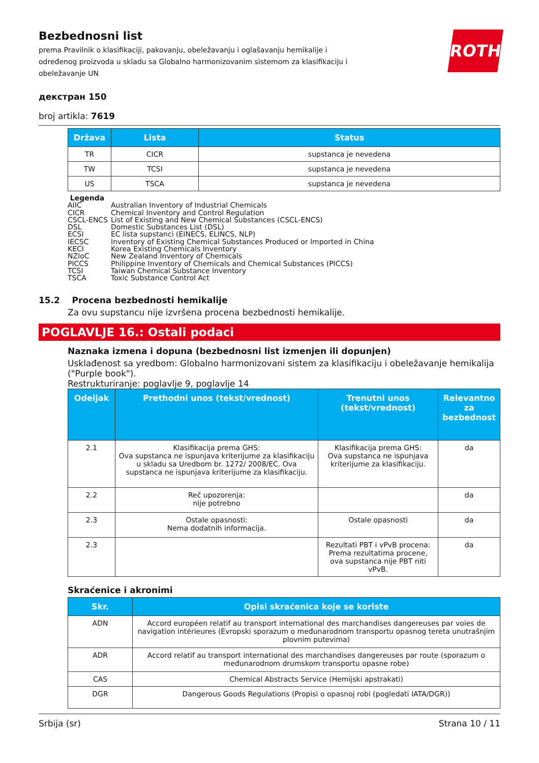ROTH
Bezbednosni list
prema Pravilnik o klasifikaciji, pakovanju, obeležavanju i oglašavanju hemikalije i određenog proizvoda u skladu sa Globalno harmonizovanim sistemom za klasifikaciju i obeležavanje UN
декстран 150
broj artikla: 7619
| Država | Lista | Status |
| --- | --- | --- |
| TR | CICR | supstanca je nevedena |
| TW | TCSI | supstanca je nevedena |
| US | TSCA | supstanca je nevedena |
Legenda
AIIC Australian Inventory of Industrial Chemicals
CICR Chemical Inventory and Control Regulation
CSCL-ENCS List of Existing and New Chemical Substances (CSCL-ENCS)
DSL Domestic Substances List (DSL)
ECSI EC lista supstanci (EINECS, ELINCS, NLP)
IECSC Inventory of Existing Chemical Substances Produced or Imported in China
KECI Korea Existing Chemicals Inventory
NZIoC New Zealand Inventory of Chemicals
PICCS Philippine Inventory of Chemicals and Chemical Substances (PICCS)
TCSI Taiwan Chemical Substance Inventory
TSCA Toxic Substance Control Act
15.2 Procena bezbednosti hemikalije
Za ovu supstancu nije izvršena procena bezbednosti hemikalije.
POGLAVLJE 16.: Ostali podaci
Naznaka izmena i dopuna (bezbednosni list izmenjen ili dopunjen)
Usklađenost sa yredbom: Globalno harmonizovani sistem za klasifikaciju i obeležavanje hemikalija ("Purple book").
Restrukturiranje: poglavlje 9, poglavlje 14
| Odeljak | Prethodni unos (tekst/vrednost) | Trenutni unos (tekst/vrednost) | Relevantno za bezbednost |
| --- | --- | --- | --- |
| 2.1 | Klasifikacija prema GHS: Ova supstanca ne ispunjava kriterijume za klasifikaciju u skladu sa Uredbom br. 1272/ 2008/EC. Ova supstanca ne ispunjava kriterijume za klasifikaciju. | Klasifikacija prema GHS: Ova supstanca ne ispunjava kriterijume za klasifikaciju. | da |
| 2.2 | Reč upozorenja: nije potrebno | | da |
| 2.3 | Ostale opasnosti: Nema dodatnih informacija. | Ostale opasnosti | da |
| 2.3 | | Rezultati PBT i vPvB procena: Prema rezultatima procene, ova supstanca nije PBT niti vPvB. | da |
Skraćenice i akronimi
| Skr. | Opisi skraćenica koje se koriste |
| --- | --- |
| ADN | Accord européen relatif au transport international des marchandises dangereuses par voies de navigation intérieures (Evropski sporazum o međunarodnom transportu opasnog tereta unutrašnjim plovnim putevima) |
| ADR | Accord relatif au transport international des marchandises dangereuses par route (sporazum o međunarodnom drumskom transportu opasne robe) |
| CAS | Chemical Abstracts Service (Hemijski apstrakati) |
| DGR | Dangerous Goods Regulations (Propisi o opasnoj robi (pogledati IATA/DGR)) |
Srbija (sr) Strana 10 / 11